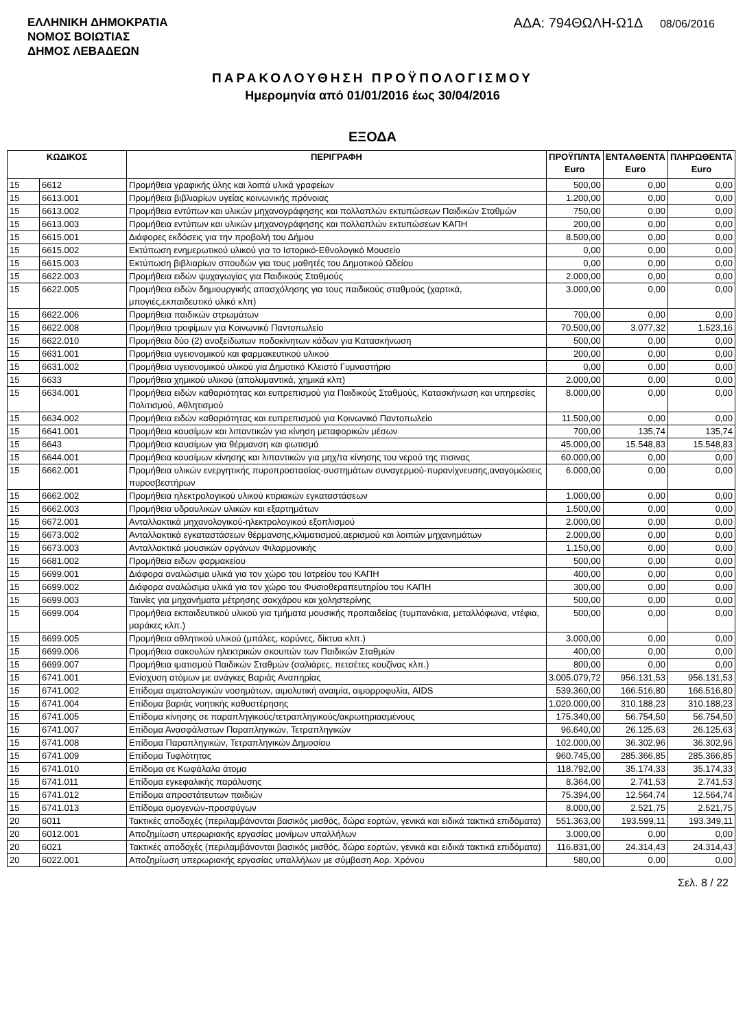ΕΛΛΗΝΙΚΗ ΔΗΜΟΚΡΑΤΙΑ
ΝΟΜΟΣ ΒΟΙΩΤΙΑΣ
ΔΗΜΟΣ ΛΕΒΑΔΕΩΝ
ΑΔΑ: 794ΘΩΛΗ-Ω1Δ 08/06/2016
ΠΑΡΑΚΟΛΟΥΘΗΣΗ ΠΡΟΫΠΟΛΟΓΙΣΜΟΥ
Ημερομηνία από 01/01/2016 έως 30/04/2016
ΕΞΟΔΑ
| ΚΩΔΙΚΟΣ | | ΠΕΡΙΓΡΑΦΗ | ΠΡΟΫΠ/ΝΤΑ Euro | ΕΝΤΑΛΘΕΝΤΑ Euro | ΠΛΗΡΩΘΕΝΤΑ Euro |
| --- | --- | --- | --- | --- | --- |
| 15 | 6612 | Προμήθεια γραφικής ύλης και λοιπά υλικά γραφείων | 500,00 | 0,00 | 0,00 |
| 15 | 6613.001 | Προμήθεια βιβλιαρίων υγείας κοινωνικής πρόνοιας | 1.200,00 | 0,00 | 0,00 |
| 15 | 6613.002 | Προμήθεια εντύπων και υλικών μηχανογράφησης και πολλαπλών εκτυπώσεων Παιδικών Σταθμών | 750,00 | 0,00 | 0,00 |
| 15 | 6613.003 | Προμήθεια εντύπων και υλικών μηχανογράφησης και πολλαπλών εκτυπώσεων ΚΑΠΗ | 200,00 | 0,00 | 0,00 |
| 15 | 6615.001 | Διάφορες εκδόσεις για την προβολή του Δήμου | 8.500,00 | 0,00 | 0,00 |
| 15 | 6615.002 | Εκτύπωση ενημερωτικού υλικού για το Ιστορικό-Εθνολογικό Μουσείο | 0,00 | 0,00 | 0,00 |
| 15 | 6615.003 | Εκτύπωση βιβλιαρίων σπουδών για τους μαθητές του Δημοτικού Ωδείου | 0,00 | 0,00 | 0,00 |
| 15 | 6622.003 | Προμήθεια ειδών ψυχαγωγίας για Παιδικούς Σταθμούς | 2.000,00 | 0,00 | 0,00 |
| 15 | 6622.005 | Προμήθεια ειδών δημιουργικής απασχόλησης για τους παιδικούς σταθμούς (χαρτικά, μπογιές,εκπαιδευτικό υλικό κλπ) | 3.000,00 | 0,00 | 0,00 |
| 15 | 6622.006 | Προμήθεια παιδικών στρωμάτων | 700,00 | 0,00 | 0,00 |
| 15 | 6622.008 | Προμήθεια τροφίμων για Κοινωνικό Παντοπωλείο | 70.500,00 | 3.077,32 | 1.523,16 |
| 15 | 6622.010 | Προμήθεια δύο (2) ανοξείδωτων ποδοκίνητων κάδων για Κατασκήνωση | 500,00 | 0,00 | 0,00 |
| 15 | 6631.001 | Προμήθεια υγειονομικού και φαρμακευτικού υλικού | 200,00 | 0,00 | 0,00 |
| 15 | 6631.002 | Προμήθεια υγειονομικού υλικού για Δημοτικό Κλειστό Γυμναστήριο | 0,00 | 0,00 | 0,00 |
| 15 | 6633 | Προμήθεια χημικού υλικού (απολυμαντικά, χημικά κλπ) | 2.000,00 | 0,00 | 0,00 |
| 15 | 6634.001 | Προμήθεια ειδών καθαριότητας και ευπρεπισμού για Παιδικούς Σταθμούς, Κατασκήνωση και υπηρεσίες Πολιτισμού, Αθλητισμού | 8.000,00 | 0,00 | 0,00 |
| 15 | 6634.002 | Προμήθεια ειδών καθαριότητας και ευπρεπισμού για Κοινωνικό Παντοπωλείο | 11.500,00 | 0,00 | 0,00 |
| 15 | 6641.001 | Προμήθεια καυσίμων και λιπαντικών για κίνηση μεταφορικών μέσων | 700,00 | 135,74 | 135,74 |
| 15 | 6643 | Προμήθεια καυσίμων για θέρμανση και φωτισμό | 45.000,00 | 15.548,83 | 15.548,83 |
| 15 | 6644.001 | Προμήθεια καυσίμων κίνησης και λιπαντικών για μηχ/τα κίνησης του νερού της πισινας | 60.000,00 | 0,00 | 0,00 |
| 15 | 6662.001 | Προμήθεια υλικών ενεργητικής πυροπροστασίας-συστημάτων συναγερμού-πυρανίχνευσης,αναγομώσεις πυροσβεστήρων | 6.000,00 | 0,00 | 0,00 |
| 15 | 6662.002 | Προμήθεια ηλεκτρολογικού υλικού κτιριακών εγκαταστάσεων | 1.000,00 | 0,00 | 0,00 |
| 15 | 6662.003 | Προμήθεια υδραυλικών υλικών και εξαρτημάτων | 1.500,00 | 0,00 | 0,00 |
| 15 | 6672.001 | Ανταλλακτικά μηχανολογικού-ηλεκτρολογικού εξοπλισμού | 2.000,00 | 0,00 | 0,00 |
| 15 | 6673.002 | Ανταλλακτικά εγκαταστάσεων θέρμανσης,κλιματισμού,αερισμού και λοιπών μηχανημάτων | 2.000,00 | 0,00 | 0,00 |
| 15 | 6673.003 | Ανταλλακτικά μουσικών οργάνων Φιλαρμονικής | 1.150,00 | 0,00 | 0,00 |
| 15 | 6681.002 | Προμήθεια ειδων φαρμακείου | 500,00 | 0,00 | 0,00 |
| 15 | 6699.001 | Διάφορα αναλώσιμα υλικά για τον χώρο του Ιατρείου του ΚΑΠΗ | 400,00 | 0,00 | 0,00 |
| 15 | 6699.002 | Διάφορα αναλώσιμα υλικά για τον χώρο του Φυσιοθεραπευτηρίου του ΚΑΠΗ | 300,00 | 0,00 | 0,00 |
| 15 | 6699.003 | Ταινίες για μηχανήματα μέτρησης σακχάρου και χοληστερίνης | 500,00 | 0,00 | 0,00 |
| 15 | 6699.004 | Προμήθεια εκπαιδευτικού υλικού για τμήματα μουσικής προπαιδείας (τυμπανάκια, μεταλλόφωνα, ντέφια, μαράκες κλπ.) | 500,00 | 0,00 | 0,00 |
| 15 | 6699.005 | Προμήθεια αθλητικού υλικού (μπάλες, κορύνες, δίκτυα κλπ.) | 3.000,00 | 0,00 | 0,00 |
| 15 | 6699.006 | Προμήθεια σακουλών ηλεκτρικών σκουπών των Παιδικών Σταθμών | 400,00 | 0,00 | 0,00 |
| 15 | 6699.007 | Προμήθεια ιματισμού Παιδικών Σταθμών (σαλιάρες, πετσέτες κουζίνας κλπ.) | 800,00 | 0,00 | 0,00 |
| 15 | 6741.001 | Ενίσχυση ατόμων με ανάγκες Βαριάς Αναπηρίας | 3.005.079,72 | 956.131,53 | 956.131,53 |
| 15 | 6741.002 | Επίδομα αιματολογικών νοσημάτων, αιμολυτική αναιμία, αιμορροφυλία, AIDS | 539.360,00 | 166.516,80 | 166.516,80 |
| 15 | 6741.004 | Επίδομα βαριάς νοητικής καθυστέρησης | 1.020.000,00 | 310.188,23 | 310.188,23 |
| 15 | 6741.005 | Επίδομα κίνησης σε παραπληγικούς/τετραπληγικούς/ακρωτηριασμένους | 175.340,00 | 56.754,50 | 56.754,50 |
| 15 | 6741.007 | Επίδομα Ανασφάλιστων Παραπληγικών, Τετραπληγικών | 96.640,00 | 26.125,63 | 26.125,63 |
| 15 | 6741.008 | Επίδομα Παραπληγικών, Τετραπληγικών Δημοσίου | 102.000,00 | 36.302,96 | 36.302,96 |
| 15 | 6741.009 | Επίδομα Τυφλότητας | 960.745,00 | 285.366,85 | 285.366,85 |
| 15 | 6741.010 | Επίδομα σε Κωφάλαλα άτομα | 118.792,00 | 35.174,33 | 35.174,33 |
| 15 | 6741.011 | Επίδομα εγκεφαλικής παράλυσης | 8.364,00 | 2.741,53 | 2.741,53 |
| 15 | 6741.012 | Επίδομα απροστάτευτων παιδιών | 75.394,00 | 12.564,74 | 12.564,74 |
| 15 | 6741.013 | Επίδομα ομογενών-προσφύγων | 8.000,00 | 2.521,75 | 2.521,75 |
| 20 | 6011 | Τακτικές αποδοχές (περιλαμβάνονται βασικός μισθός, δώρα εορτών, γενικά και ειδικά τακτικά επιδόματα) | 551.363,00 | 193.599,11 | 193.349,11 |
| 20 | 6012.001 | Αποζημίωση υπερωριακής εργασίας μονίμων υπαλλήλων | 3.000,00 | 0,00 | 0,00 |
| 20 | 6021 | Τακτικές αποδοχές (περιλαμβάνονται βασικός μισθός, δώρα εορτών, γενικά και ειδικά τακτικά επιδόματα) | 116.831,00 | 24.314,43 | 24.314,43 |
| 20 | 6022.001 | Αποζημίωση υπερωριακής εργασίας υπαλλήλων με σύμβαση Αορ. Χρόνου | 580,00 | 0,00 | 0,00 |
Σελ. 8 / 22